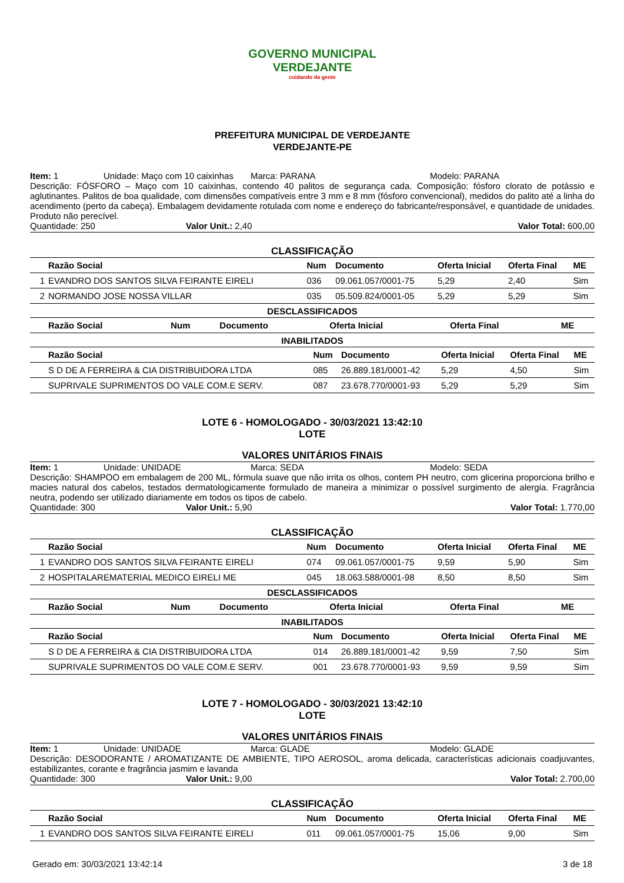GOVERNO MUNICIPAL
VERDEJANTE
cuidando da gente
PREFEITURA MUNICIPAL DE VERDEJANTE
VERDEJANTE-PE
Item: 1 Unidade: Maço com 10 caixinhas Marca: PARANA Modelo: PARANA
Descrição: FÓSFORO – Maço com 10 caixinhas, contendo 40 palitos de segurança cada. Composição: fósforo clorato de potássio e aglutinantes. Palitos de boa qualidade, com dimensões compatíveis entre 3 mm e 8 mm (fósforo convencional), medidos do palito até a linha do acendimento (perto da cabeça). Embalagem devidamente rotulada com nome e endereço do fabricante/responsável, e quantidade de unidades. Produto não perecível.
Quantidade: 250 Valor Unit.: 2,40 Valor Total: 600,00
CLASSIFICAÇÃO
| | Razão Social | Num | Documento | Oferta Inicial | Oferta Final | ME |
| --- | --- | --- | --- | --- | --- | --- |
| 1 | EVANDRO DOS SANTOS SILVA FEIRANTE EIRELI | 036 | 09.061.057/0001-75 | 5,29 | 2,40 | Sim |
| 2 | NORMANDO JOSE NOSSA VILLAR | 035 | 05.509.824/0001-05 | 5,29 | 5,29 | Sim |
DESCLASSIFICADOS
| | Razão Social | Num | Documento | Oferta Inicial | Oferta Final | ME |
| --- | --- | --- | --- | --- | --- | --- |
INABILITADOS
| | Razão Social | Num | Documento | Oferta Inicial | Oferta Final | ME |
| --- | --- | --- | --- | --- | --- | --- |
| | S D DE A FERREIRA & CIA DISTRIBUIDORA LTDA | 085 | 26.889.181/0001-42 | 5,29 | 4,50 | Sim |
| | SUPRIVALE SUPRIMENTOS DO VALE COM.E SERV. | 087 | 23.678.770/0001-93 | 5,29 | 5,29 | Sim |
LOTE 6 - HOMOLOGADO - 30/03/2021 13:42:10
LOTE
VALORES UNITÁRIOS FINAIS
Item: 1 Unidade: UNIDADE Marca: SEDA Modelo: SEDA
Descrição: SHAMPOO em embalagem de 200 ML, fórmula suave que não irrita os olhos, contem PH neutro, com glicerina proporciona brilho e macies natural dos cabelos, testados dermatologicamente formulado de maneira a minimizar o possível surgimento de alergia. Fragrância neutra, podendo ser utilizado diariamente em todos os tipos de cabelo.
Quantidade: 300 Valor Unit.: 5,90 Valor Total: 1.770,00
CLASSIFICAÇÃO
| | Razão Social | Num | Documento | Oferta Inicial | Oferta Final | ME |
| --- | --- | --- | --- | --- | --- | --- |
| 1 | EVANDRO DOS SANTOS SILVA FEIRANTE EIRELI | 074 | 09.061.057/0001-75 | 9,59 | 5,90 | Sim |
| 2 | HOSPITALAREMATERIAL MEDICO EIRELI ME | 045 | 18.063.588/0001-98 | 8,50 | 8,50 | Sim |
DESCLASSIFICADOS
| | Razão Social | Num | Documento | Oferta Inicial | Oferta Final | ME |
| --- | --- | --- | --- | --- | --- | --- |
INABILITADOS
| | Razão Social | Num | Documento | Oferta Inicial | Oferta Final | ME |
| --- | --- | --- | --- | --- | --- | --- |
| | S D DE A FERREIRA & CIA DISTRIBUIDORA LTDA | 014 | 26.889.181/0001-42 | 9,59 | 7,50 | Sim |
| | SUPRIVALE SUPRIMENTOS DO VALE COM.E SERV. | 001 | 23.678.770/0001-93 | 9,59 | 9,59 | Sim |
LOTE 7 - HOMOLOGADO - 30/03/2021 13:42:10
LOTE
VALORES UNITÁRIOS FINAIS
Item: 1 Unidade: UNIDADE Marca: GLADE Modelo: GLADE
Descrição: DESODORANTE / AROMATIZANTE DE AMBIENTE, TIPO AEROSOL, aroma delicada, características adicionais coadjuvantes, estabilizantes, corante e fragrância jasmim e lavanda
Quantidade: 300 Valor Unit.: 9,00 Valor Total: 2.700,00
CLASSIFICAÇÃO
| | Razão Social | Num | Documento | Oferta Inicial | Oferta Final | ME |
| --- | --- | --- | --- | --- | --- | --- |
| 1 | EVANDRO DOS SANTOS SILVA FEIRANTE EIRELI | 011 | 09.061.057/0001-75 | 15,06 | 9,00 | Sim |
Gerado em: 30/03/2021 13:42:14 3 de 18